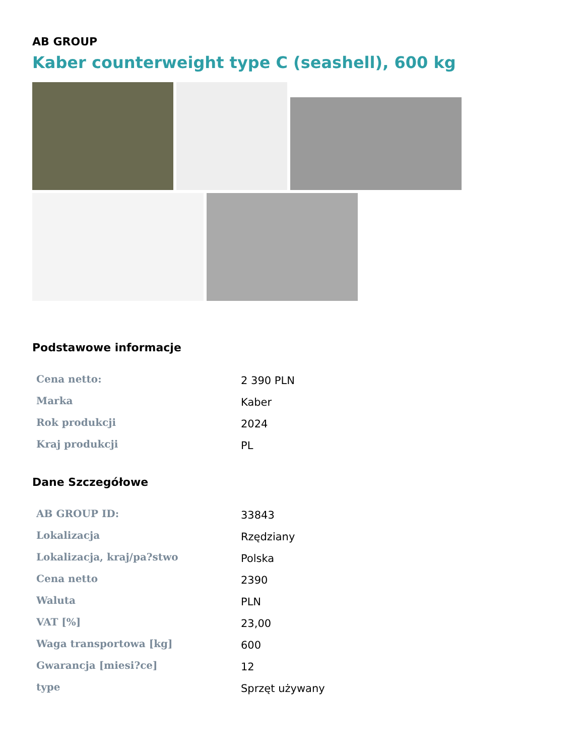AB GROUP
Kaber counterweight type C (seashell), 600 kg
Podstawowe informacje
| Cena netto: | 2 390 PLN |
| Marka | Kaber |
| Rok produkcji | 2024 |
| Kraj produkcji | PL |
Dane Szczegółowe
| AB GROUP ID: | 33843 |
| Lokalizacja | Rzędziany |
| Lokalizacja, kraj/pa?stwo | Polska |
| Cena netto | 2390 |
| Waluta | PLN |
| VAT [%] | 23,00 |
| Waga transportowa [kg] | 600 |
| Gwarancja [miesi?ce] | 12 |
| type | Sprzęt używany |